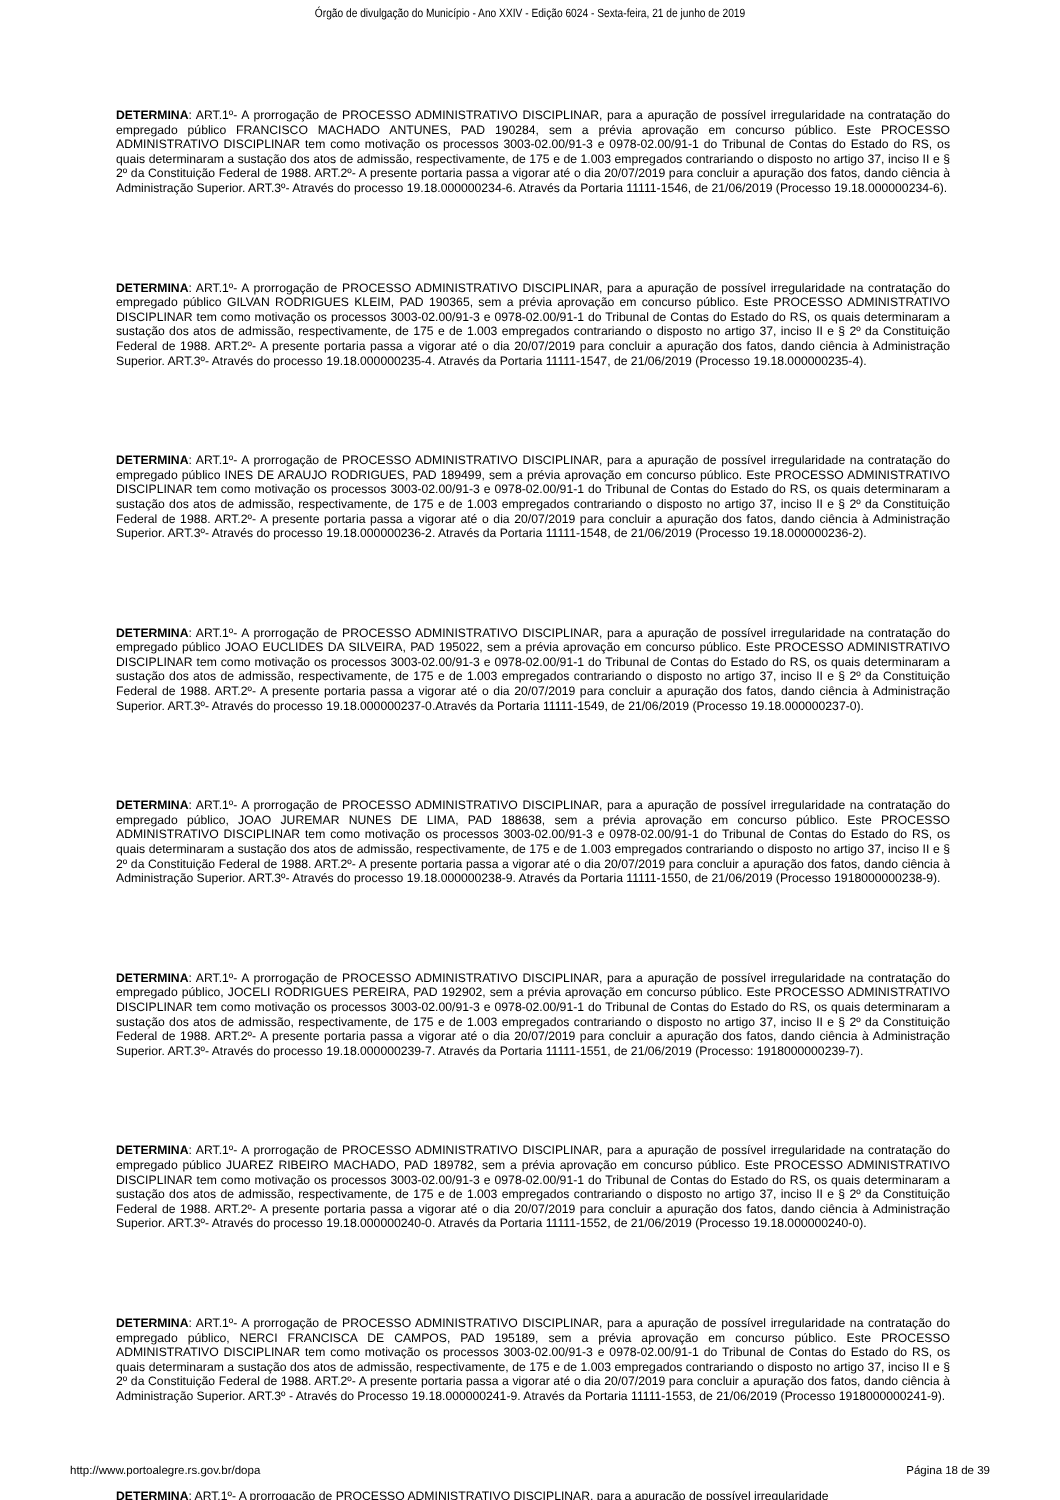Órgão de divulgação do Município - Ano XXIV - Edição 6024 - Sexta-feira, 21 de junho de 2019
DETERMINA: ART.1º- A prorrogação de PROCESSO ADMINISTRATIVO DISCIPLINAR, para a apuração de possível irregularidade na contratação do empregado público FRANCISCO MACHADO ANTUNES, PAD 190284, sem a prévia aprovação em concurso público. Este PROCESSO ADMINISTRATIVO DISCIPLINAR tem como motivação os processos 3003-02.00/91-3 e 0978-02.00/91-1 do Tribunal de Contas do Estado do RS, os quais determinaram a sustação dos atos de admissão, respectivamente, de 175 e de 1.003 empregados contrariando o disposto no artigo 37, inciso II e § 2º da Constituição Federal de 1988. ART.2º- A presente portaria passa a vigorar até o dia 20/07/2019 para concluir a apuração dos fatos, dando ciência à Administração Superior. ART.3º- Através do processo 19.18.000000234-6. Através da Portaria 11111-1546, de 21/06/2019 (Processo 19.18.000000234-6).
DETERMINA: ART.1º- A prorrogação de PROCESSO ADMINISTRATIVO DISCIPLINAR, para a apuração de possível irregularidade na contratação do empregado público GILVAN RODRIGUES KLEIM, PAD 190365, sem a prévia aprovação em concurso público. Este PROCESSO ADMINISTRATIVO DISCIPLINAR tem como motivação os processos 3003-02.00/91-3 e 0978-02.00/91-1 do Tribunal de Contas do Estado do RS, os quais determinaram a sustação dos atos de admissão, respectivamente, de 175 e de 1.003 empregados contrariando o disposto no artigo 37, inciso II e § 2º da Constituição Federal de 1988. ART.2º- A presente portaria passa a vigorar até o dia 20/07/2019 para concluir a apuração dos fatos, dando ciência à Administração Superior. ART.3º- Através do processo 19.18.000000235-4. Através da Portaria 11111-1547, de 21/06/2019 (Processo 19.18.000000235-4).
DETERMINA: ART.1º- A prorrogação de PROCESSO ADMINISTRATIVO DISCIPLINAR, para a apuração de possível irregularidade na contratação do empregado público INES DE ARAUJO RODRIGUES, PAD 189499, sem a prévia aprovação em concurso público. Este PROCESSO ADMINISTRATIVO DISCIPLINAR tem como motivação os processos 3003-02.00/91-3 e 0978-02.00/91-1 do Tribunal de Contas do Estado do RS, os quais determinaram a sustação dos atos de admissão, respectivamente, de 175 e de 1.003 empregados contrariando o disposto no artigo 37, inciso II e § 2º da Constituição Federal de 1988. ART.2º- A presente portaria passa a vigorar até o dia 20/07/2019 para concluir a apuração dos fatos, dando ciência à Administração Superior. ART.3º- Através do processo 19.18.000000236-2. Através da Portaria 11111-1548, de 21/06/2019 (Processo 19.18.000000236-2).
DETERMINA: ART.1º- A prorrogação de PROCESSO ADMINISTRATIVO DISCIPLINAR, para a apuração de possível irregularidade na contratação do empregado público JOAO EUCLIDES DA SILVEIRA, PAD 195022, sem a prévia aprovação em concurso público. Este PROCESSO ADMINISTRATIVO DISCIPLINAR tem como motivação os processos 3003-02.00/91-3 e 0978-02.00/91-1 do Tribunal de Contas do Estado do RS, os quais determinaram a sustação dos atos de admissão, respectivamente, de 175 e de 1.003 empregados contrariando o disposto no artigo 37, inciso II e § 2º da Constituição Federal de 1988. ART.2º- A presente portaria passa a vigorar até o dia 20/07/2019 para concluir a apuração dos fatos, dando ciência à Administração Superior. ART.3º- Através do processo 19.18.000000237-0.Através da Portaria 11111-1549, de 21/06/2019 (Processo 19.18.000000237-0).
DETERMINA: ART.1º- A prorrogação de PROCESSO ADMINISTRATIVO DISCIPLINAR, para a apuração de possível irregularidade na contratação do empregado público, JOAO JUREMAR NUNES DE LIMA, PAD 188638, sem a prévia aprovação em concurso público. Este PROCESSO ADMINISTRATIVO DISCIPLINAR tem como motivação os processos 3003-02.00/91-3 e 0978-02.00/91-1 do Tribunal de Contas do Estado do RS, os quais determinaram a sustação dos atos de admissão, respectivamente, de 175 e de 1.003 empregados contrariando o disposto no artigo 37, inciso II e § 2º da Constituição Federal de 1988. ART.2º- A presente portaria passa a vigorar até o dia 20/07/2019 para concluir a apuração dos fatos, dando ciência à Administração Superior. ART.3º- Através do processo 19.18.000000238-9. Através da Portaria 11111-1550, de 21/06/2019 (Processo 1918000000238-9).
DETERMINA: ART.1º- A prorrogação de PROCESSO ADMINISTRATIVO DISCIPLINAR, para a apuração de possível irregularidade na contratação do empregado público, JOCELI RODRIGUES PEREIRA, PAD 192902, sem a prévia aprovação em concurso público. Este PROCESSO ADMINISTRATIVO DISCIPLINAR tem como motivação os processos 3003-02.00/91-3 e 0978-02.00/91-1 do Tribunal de Contas do Estado do RS, os quais determinaram a sustação dos atos de admissão, respectivamente, de 175 e de 1.003 empregados contrariando o disposto no artigo 37, inciso II e § 2º da Constituição Federal de 1988. ART.2º- A presente portaria passa a vigorar até o dia 20/07/2019 para concluir a apuração dos fatos, dando ciência à Administração Superior. ART.3º- Através do processo 19.18.000000239-7. Através da Portaria 11111-1551, de 21/06/2019 (Processo: 1918000000239-7).
DETERMINA: ART.1º- A prorrogação de PROCESSO ADMINISTRATIVO DISCIPLINAR, para a apuração de possível irregularidade na contratação do empregado público JUAREZ RIBEIRO MACHADO, PAD 189782, sem a prévia aprovação em concurso público. Este PROCESSO ADMINISTRATIVO DISCIPLINAR tem como motivação os processos 3003-02.00/91-3 e 0978-02.00/91-1 do Tribunal de Contas do Estado do RS, os quais determinaram a sustação dos atos de admissão, respectivamente, de 175 e de 1.003 empregados contrariando o disposto no artigo 37, inciso II e § 2º da Constituição Federal de 1988. ART.2º- A presente portaria passa a vigorar até o dia 20/07/2019 para concluir a apuração dos fatos, dando ciência à Administração Superior. ART.3º- Através do processo 19.18.000000240-0. Através da Portaria 11111-1552, de 21/06/2019 (Processo 19.18.000000240-0).
DETERMINA: ART.1º- A prorrogação de PROCESSO ADMINISTRATIVO DISCIPLINAR, para a apuração de possível irregularidade na contratação do empregado público, NERCI FRANCISCA DE CAMPOS, PAD 195189, sem a prévia aprovação em concurso público. Este PROCESSO ADMINISTRATIVO DISCIPLINAR tem como motivação os processos 3003-02.00/91-3 e 0978-02.00/91-1 do Tribunal de Contas do Estado do RS, os quais determinaram a sustação dos atos de admissão, respectivamente, de 175 e de 1.003 empregados contrariando o disposto no artigo 37, inciso II e § 2º da Constituição Federal de 1988. ART.2º- A presente portaria passa a vigorar até o dia 20/07/2019 para concluir a apuração dos fatos, dando ciência à Administração Superior. ART.3º - Através do Processo 19.18.000000241-9. Através da Portaria 11111-1553, de 21/06/2019 (Processo 1918000000241-9).
DETERMINA: ART.1º- A prorrogação de PROCESSO ADMINISTRATIVO DISCIPLINAR, para a apuração de possível irregularidade
http://www.portoalegre.rs.gov.br/dopa Página 18 de 39